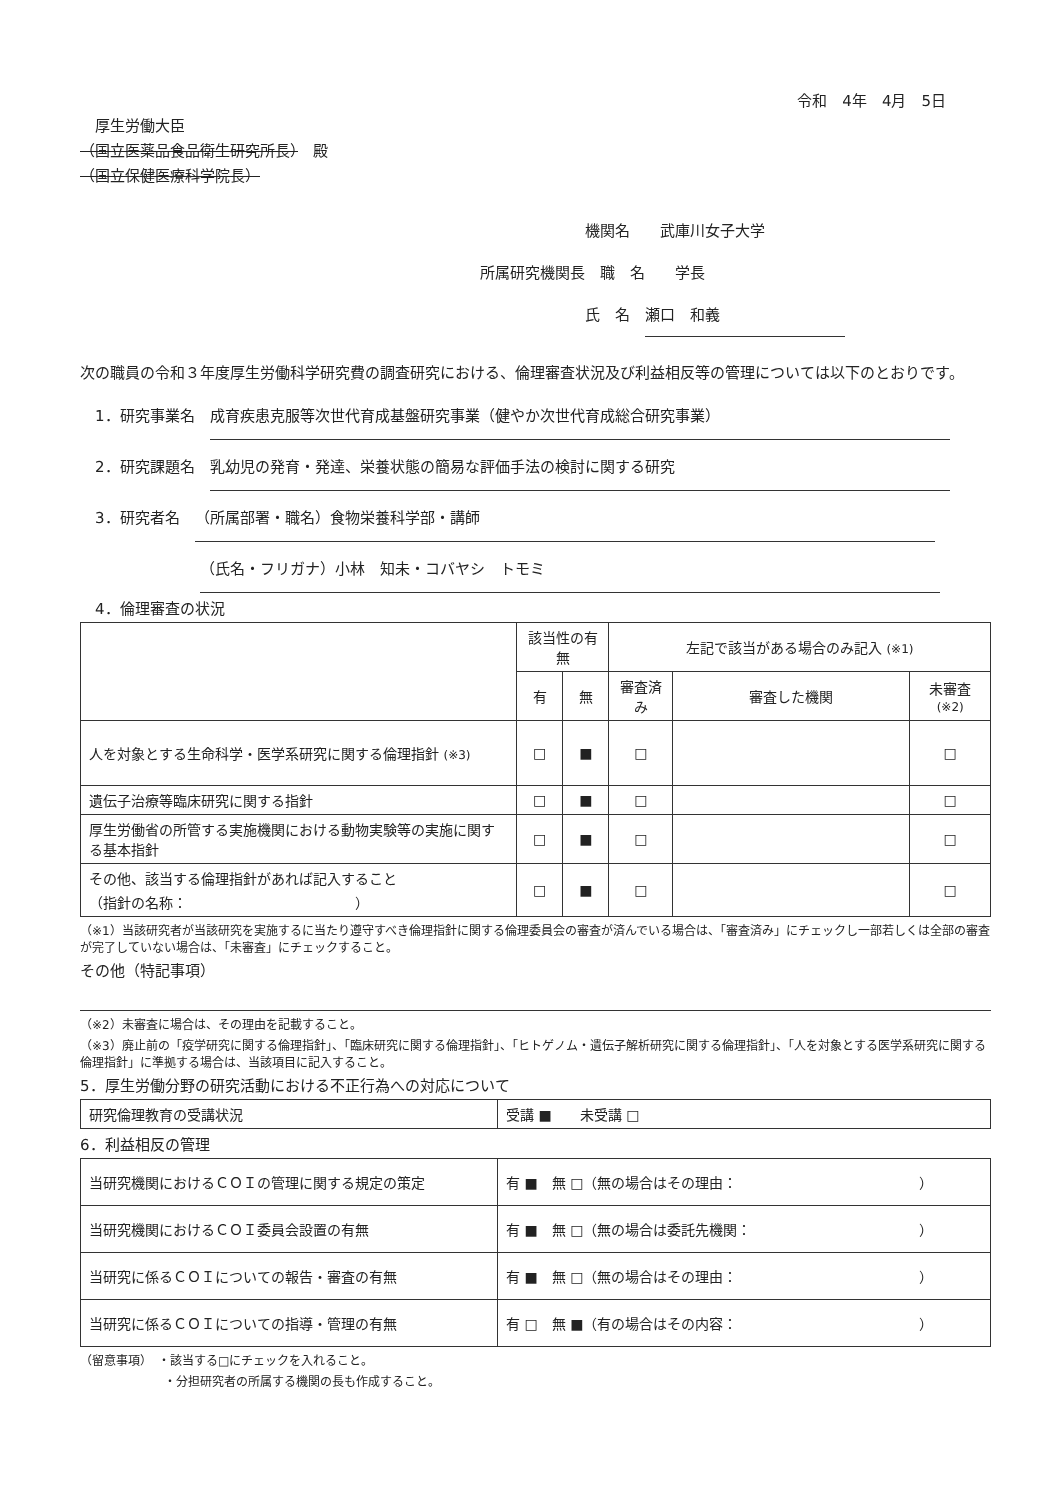令和　4年　4月　5日
　厚生労働大臣
（国立医薬品食品衛生研究所長）　殿
（国立保健医療科学院長）
　　　　　　　機関名　　武庫川女子大学
所属研究機関長　職　名　　学長
　　　　　　　氏　名　瀬口　和義
次の職員の令和３年度厚生労働科学研究費の調査研究における、倫理審査状況及び利益相反等の管理については以下のとおりです。
　1．研究事業名　成育疾患克服等次世代育成基盤研究事業（健やか次世代育成総合研究事業）
　2．研究課題名　乳幼児の発育・発達、栄養状態の簡易な評価手法の検討に関する研究
　3．研究者名　（所属部署・職名）食物栄養科学部・講師
　　　　　　　　（氏名・フリガナ）小林　知未・コバヤシ　トモミ
　4．倫理審査の状況
| | 該当性の有無 | | 左記で該当がある場合のみ記入 (※1) | | |
| --- | --- | --- | --- | --- | --- |
| | 有 | 無 | 審査済み | 審査した機関 | 未審査 (※2) |
| 人を対象とする生命科学・医学系研究に関する倫理指針 (※3) | □ | ■ | □ | | □ |
| 遺伝子治療等臨床研究に関する指針 | □ | ■ | □ | | □ |
| 厚生労働省の所管する実施機関における動物実験等の実施に関する基本指針 | □ | ■ | □ | | □ |
| その他、該当する倫理指針があれば記入すること （指針の名称： ） | □ | ■ | □ | | □ |
（※1）当該研究者が当該研究を実施するに当たり遵守すべき倫理指針に関する倫理委員会の審査が済んでいる場合は、「審査済み」にチェックし一部若しくは全部の審査が完了していない場合は、「未審査」にチェックすること。
その他（特記事項）
（※2）未審査に場合は、その理由を記載すること。
（※3）廃止前の「疫学研究に関する倫理指針」、「臨床研究に関する倫理指針」、「ヒトゲノム・遺伝子解析研究に関する倫理指針」、「人を対象とする医学系研究に関する倫理指針」に準拠する場合は、当該項目に記入すること。
5．厚生労働分野の研究活動における不正行為への対応について
| 研究倫理教育の受講状況 | 受講 ■ 未受講 □ |
6．利益相反の管理
| 当研究機関におけるＣＯＩの管理に関する規定の策定 | 有 ■ 無 □（無の場合はその理由： ） |
| 当研究機関におけるＣＯＩ委員会設置の有無 | 有 ■ 無 □（無の場合は委託先機関： ） |
| 当研究に係るＣＯＩについての報告・審査の有無 | 有 ■ 無 □（無の場合はその理由： ） |
| 当研究に係るＣＯＩについての指導・管理の有無 | 有 □ 無 ■（有の場合はその内容： ） |
（留意事項）　・該当する□にチェックを入れること。
　　　　　　　・分担研究者の所属する機関の長も作成すること。